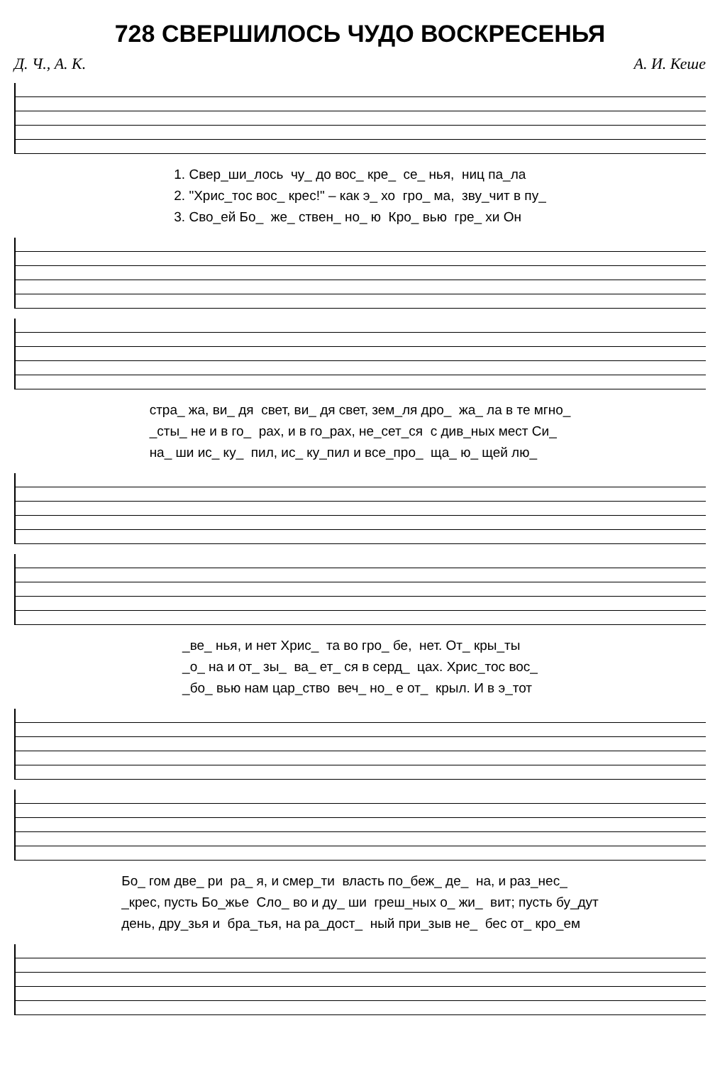728 СВЕРШИЛОСЬ ЧУДО ВОСКРЕСЕНЬЯ
Д. Ч., А. К. А. И. Кеше
1. Свер_ши_лось чу_ до вос_ кре_ се_ нья, ниц па_ла 2. "Хрис_тос вос_ крес!" – как э_ хо гро_ ма, зву_чит в пу_ 3. Сво_ей Бо_ же_ ствен_ но_ ю Кро_ вью гре_ хи Он
стра_ жа, ви_ дя свет, ви_ дя свет, зем_ля дро_ жа_ ла в те мгно_ _сты_ не и в го_ рах, и в го_рах, не_сет_ся с див_ных мест Си_ на_ ши ис_ ку_ пил, ис_ ку_пил и все_про_ ща_ ю_ щей лю_
_ве_ нья, и нет Хрис_ та во гро_ бе, нет. От_ кры_ты _о_ на и от_ зы_ ва_ ет_ ся в серд_ цах. Хрис_тос вос_ _бо_ вью нам цар_ство веч_ но_ е от_ крыл. И в э_тот
Бо_ гом две_ ри ра_ я, и смер_ти власть по_беж_ де_ на, и раз_нес_ _крес, пусть Бо_жье Сло_ во и ду_ ши греш_ных о_ жи_ вит; пусть бу_дут день, дру_зья и бра_тья, на ра_дост_ ный при_зыв не_ бес от_ кро_ем